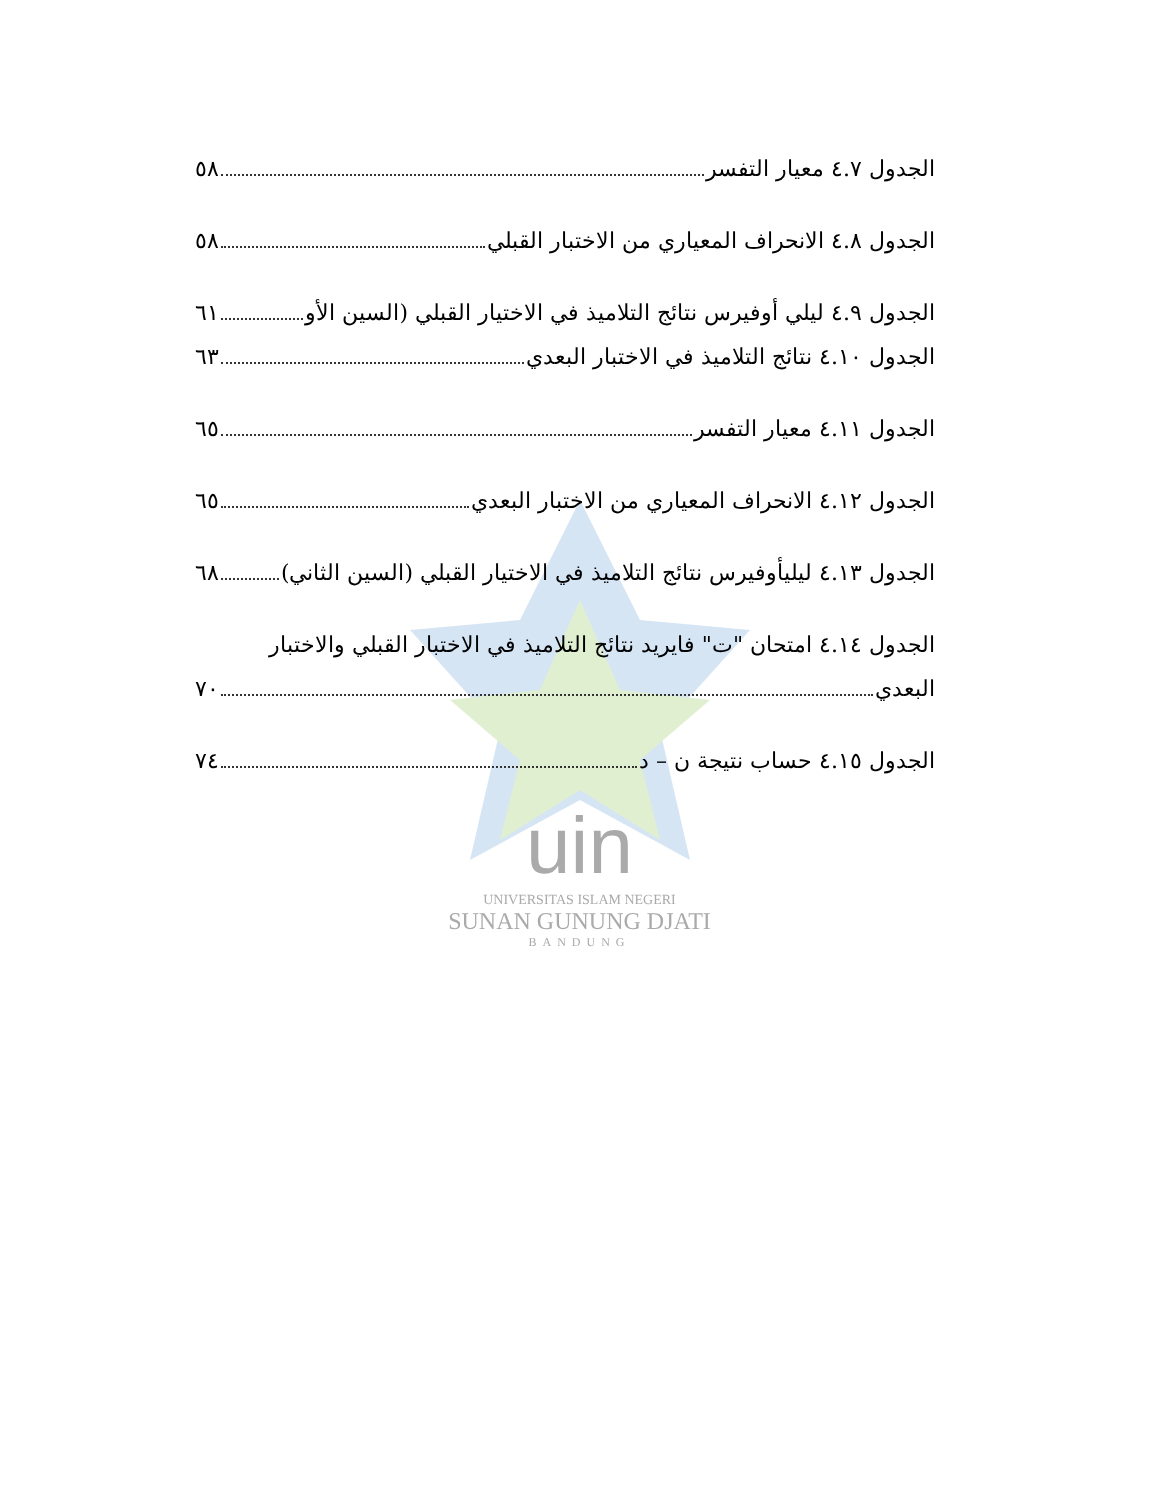الجدول ٤.٧ معيار التفسر ٥٨
الجدول ٤.٨ الانحراف المعياري من الاختبار القبلي ٥٨
الجدول ٤.٩ ليلي أوفيرس نتائج التلاميذ في الاختيار القبلي (السين الأو ٦١
الجدول ٤.١٠ نتائج التلاميذ في الاختبار البعدي ٦٣
الجدول ٤.١١ معيار التفسر ٦٥
الجدول ٤.١٢ الانحراف المعياري من الاختبار البعدي ٦٥
الجدول ٤.١٣ ليليأوفيرس نتائج التلاميذ في الاختيار القبلي (السين الثاني) ٦٨
الجدول ٤.١٤ امتحان "ت" فايريد نتائج التلاميذ في الاختبار القبلي والاختبار
البعدي ٧٠
الجدول ٤.١٥ حساب نتيجة ن – د ٧٤
uin
UNIVERSITAS ISLAM NEGERI
SUNAN GUNUNG DJATI
BANDUNG